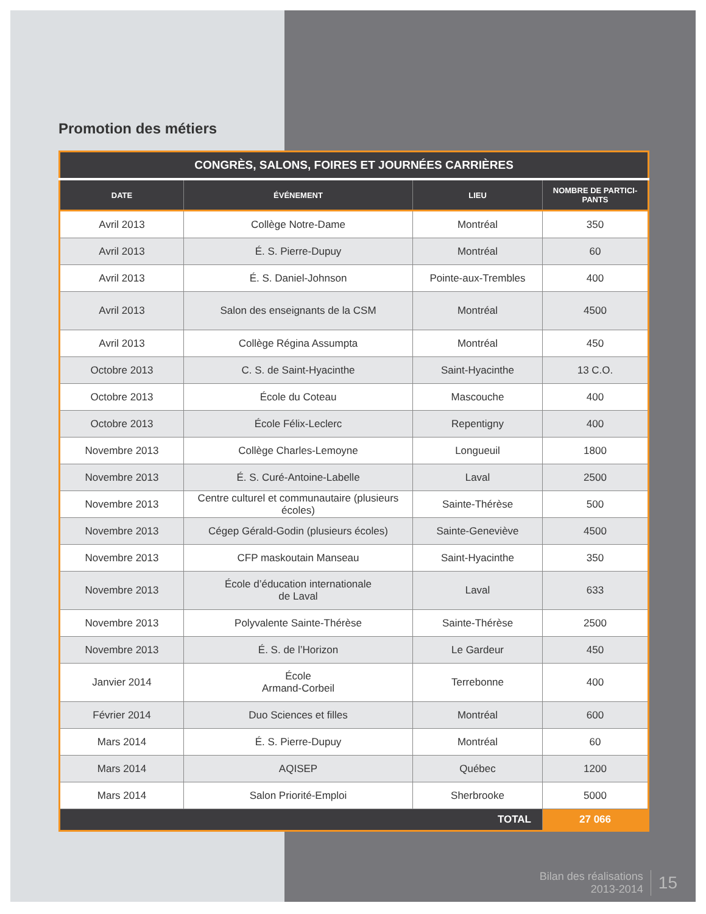Promotion des métiers
| CONGRÈS, SALONS, FOIRES ET JOURNÉES CARRIÈRES | | | |
| --- | --- | --- | --- |
| DATE | ÉVÉNEMENT | LIEU | NOMBRE DE PARTICI- PANTS |
| Avril 2013 | Collège Notre-Dame | Montréal | 350 |
| Avril 2013 | É. S. Pierre-Dupuy | Montréal | 60 |
| Avril 2013 | É. S. Daniel-Johnson | Pointe-aux-Trembles | 400 |
| Avril 2013 | Salon des enseignants de la CSM | Montréal | 4500 |
| Avril 2013 | Collège Régina Assumpta | Montréal | 450 |
| Octobre 2013 | C. S. de Saint-Hyacinthe | Saint-Hyacinthe | 13 C.O. |
| Octobre 2013 | École du Coteau | Mascouche | 400 |
| Octobre 2013 | École Félix-Leclerc | Repentigny | 400 |
| Novembre 2013 | Collège Charles-Lemoyne | Longueuil | 1800 |
| Novembre 2013 | É. S. Curé-Antoine-Labelle | Laval | 2500 |
| Novembre 2013 | Centre culturel et communautaire (plusieurs écoles) | Sainte-Thérèse | 500 |
| Novembre 2013 | Cégep Gérald-Godin (plusieurs écoles) | Sainte-Geneviève | 4500 |
| Novembre 2013 | CFP maskoutain Manseau | Saint-Hyacinthe | 350 |
| Novembre 2013 | École d’éducation internationale de Laval | Laval | 633 |
| Novembre 2013 | Polyvalente Sainte-Thérèse | Sainte-Thérèse | 2500 |
| Novembre 2013 | É. S. de l’Horizon | Le Gardeur | 450 |
| Janvier 2014 | École Armand-Corbeil | Terrebonne | 400 |
| Février 2014 | Duo Sciences et filles | Montréal | 600 |
| Mars 2014 | É. S. Pierre-Dupuy | Montréal | 60 |
| Mars 2014 | AQISEP | Québec | 1200 |
| Mars 2014 | Salon Priorité-Emploi | Sherbrooke | 5000 |
| TOTAL | | | 27 066 |
Bilan des réalisations
2013-2014
15